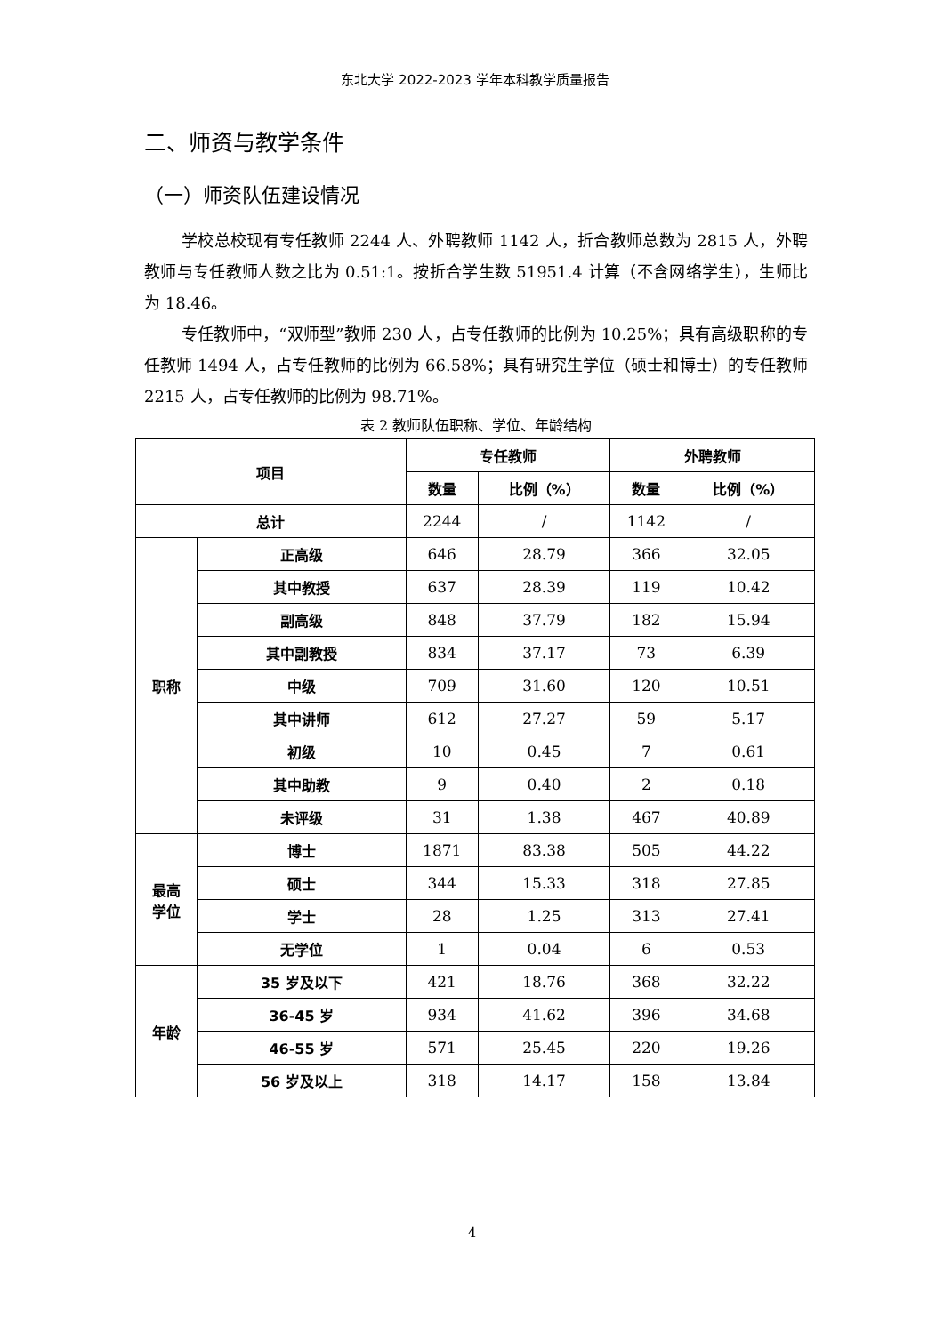东北大学 2022-2023 学年本科教学质量报告
二、师资与教学条件
（一）师资队伍建设情况
学校总校现有专任教师 2244 人、外聘教师 1142 人，折合教师总数为 2815 人，外聘教师与专任教师人数之比为 0.51:1。按折合学生数 51951.4 计算（不含网络学生），生师比为 18.46。
专任教师中，“双师型”教师 230 人，占专任教师的比例为 10.25%；具有高级职称的专任教师 1494 人，占专任教师的比例为 66.58%；具有研究生学位（硕士和博士）的专任教师 2215 人，占专任教师的比例为 98.71%。
表 2 教师队伍职称、学位、年龄结构
| 项目 | | 专任教师 | | 外聘教师 | |
| --- | --- | --- | --- | --- | --- |
| | | 数量 | 比例（%） | 数量 | 比例（%） |
| 总计 | | 2244 | / | 1142 | / |
| 职称 | 正高级 | 646 | 28.79 | 366 | 32.05 |
| | 其中教授 | 637 | 28.39 | 119 | 10.42 |
| | 副高级 | 848 | 37.79 | 182 | 15.94 |
| | 其中副教授 | 834 | 37.17 | 73 | 6.39 |
| | 中级 | 709 | 31.60 | 120 | 10.51 |
| | 其中讲师 | 612 | 27.27 | 59 | 5.17 |
| | 初级 | 10 | 0.45 | 7 | 0.61 |
| | 其中助教 | 9 | 0.40 | 2 | 0.18 |
| | 未评级 | 31 | 1.38 | 467 | 40.89 |
| 最高 学位 | 博士 | 1871 | 83.38 | 505 | 44.22 |
| | 硕士 | 344 | 15.33 | 318 | 27.85 |
| | 学士 | 28 | 1.25 | 313 | 27.41 |
| | 无学位 | 1 | 0.04 | 6 | 0.53 |
| 年龄 | 35 岁及以下 | 421 | 18.76 | 368 | 32.22 |
| | 36-45 岁 | 934 | 41.62 | 396 | 34.68 |
| | 46-55 岁 | 571 | 25.45 | 220 | 19.26 |
| | 56 岁及以上 | 318 | 14.17 | 158 | 13.84 |
4